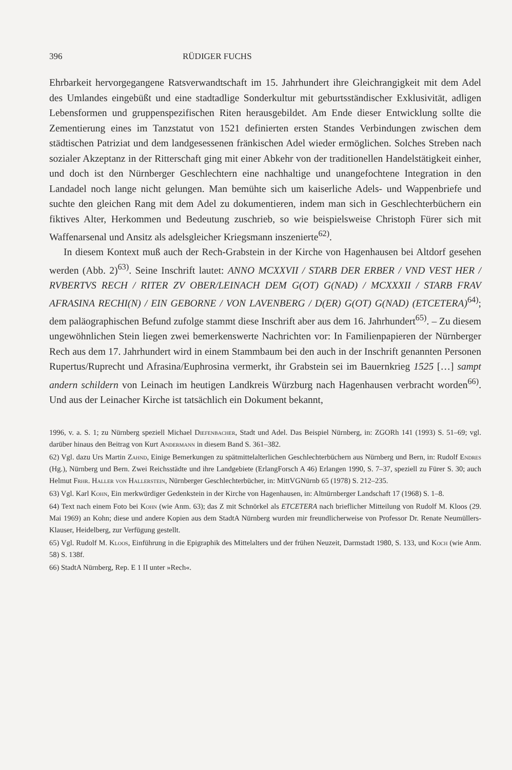396 RÜDIGER FUCHS
Ehrbarkeit hervorgegangene Ratsverwandtschaft im 15. Jahrhundert ihre Gleichrangigkeit mit dem Adel des Umlandes eingebüßt und eine stadtadlige Sonderkultur mit geburtsständischer Exklusivität, adligen Lebensformen und gruppenspezifischen Riten herausgebildet. Am Ende dieser Entwicklung sollte die Zementierung eines im Tanzstatut von 1521 definierten ersten Standes Verbindungen zwischen dem städtischen Patriziat und dem landgesessenen fränkischen Adel wieder ermöglichen. Solches Streben nach sozialer Akzeptanz in der Ritterschaft ging mit einer Abkehr von der traditionellen Handelstätigkeit einher, und doch ist den Nürnberger Geschlechtern eine nachhaltige und unangefochtene Integration in den Landadel noch lange nicht gelungen. Man bemühte sich um kaiserliche Adels- und Wappenbriefe und suchte den gleichen Rang mit dem Adel zu dokumentieren, indem man sich in Geschlechterbüchern ein fiktives Alter, Herkommen und Bedeutung zuschrieb, so wie beispielsweise Christoph Fürer sich mit Waffenarsenal und Ansitz als adelsgleicher Kriegsmann inszenierte<sup>62)</sup>.
In diesem Kontext muß auch der Rech-Grabstein in der Kirche von Hagenhausen bei Altdorf gesehen werden (Abb. 2)<sup>63)</sup>. Seine Inschrift lautet: ANNO MCXXVII / STARB DER ERBER / VND VEST HER / RVBERTVS RECH / RITER ZV OBER/LEINACH DEM G(OT) G(NAD) / MCXXXII / STARB FRAV AFRASINA RECHI(N) / EIN GEBORNE / VON LAVENBERG / D(ER) G(OT) G(NAD) (ETCETERA)<sup>64)</sup>; dem paläographischen Befund zufolge stammt diese Inschrift aber aus dem 16. Jahrhundert<sup>65)</sup>. – Zu diesem ungewöhnlichen Stein liegen zwei bemerkenswerte Nachrichten vor: In Familienpapieren der Nürnberger Rech aus dem 17. Jahrhundert wird in einem Stammbaum bei den auch in der Inschrift genannten Personen Rupertus/Ruprecht und Afrasina/Euphrosina vermerkt, ihr Grabstein sei im Bauernkrieg 1525 […] sampt andern schildern von Leinach im heutigen Landkreis Würzburg nach Hagenhausen verbracht worden<sup>66)</sup>. Und aus der Leinacher Kirche ist tatsächlich ein Dokument bekannt,
1996, v. a. S. 1; zu Nürnberg speziell Michael Diefenbacher, Stadt und Adel. Das Beispiel Nürnberg, in: ZGORh 141 (1993) S. 51–69; vgl. darüber hinaus den Beitrag von Kurt Andermann in diesem Band S. 361–382.
62) Vgl. dazu Urs Martin Zahnd, Einige Bemerkungen zu spätmittelalterlichen Geschlechterbüchern aus Nürnberg und Bern, in: Rudolf Endres (Hg.), Nürnberg und Bern. Zwei Reichsstädte und ihre Landgebiete (ErlangForsch A 46) Erlangen 1990, S. 7–37, speziell zu Fürer S. 30; auch Helmut Frhr. Haller von Hallerstein, Nürnberger Geschlechterbücher, in: MittVGNürnb 65 (1978) S. 212–235.
63) Vgl. Karl Kohn, Ein merkwürdiger Gedenkstein in der Kirche von Hagenhausen, in: Altnürnberger Landschaft 17 (1968) S. 1–8.
64) Text nach einem Foto bei Kohn (wie Anm. 63); das Z mit Schnörkel als ETCETERA nach brieflicher Mitteilung von Rudolf M. Kloos (29. Mai 1969) an Kohn; diese und andere Kopien aus dem StadtA Nürnberg wurden mir freundlicherweise von Professor Dr. Renate Neumüllers-Klauser, Heidelberg, zur Verfügung gestellt.
65) Vgl. Rudolf M. Kloos, Einführung in die Epigraphik des Mittelalters und der frühen Neuzeit, Darmstadt 1980, S. 133, und Koch (wie Anm. 58) S. 138f.
66) StadtA Nürnberg, Rep. E 1 II unter »Rech«.